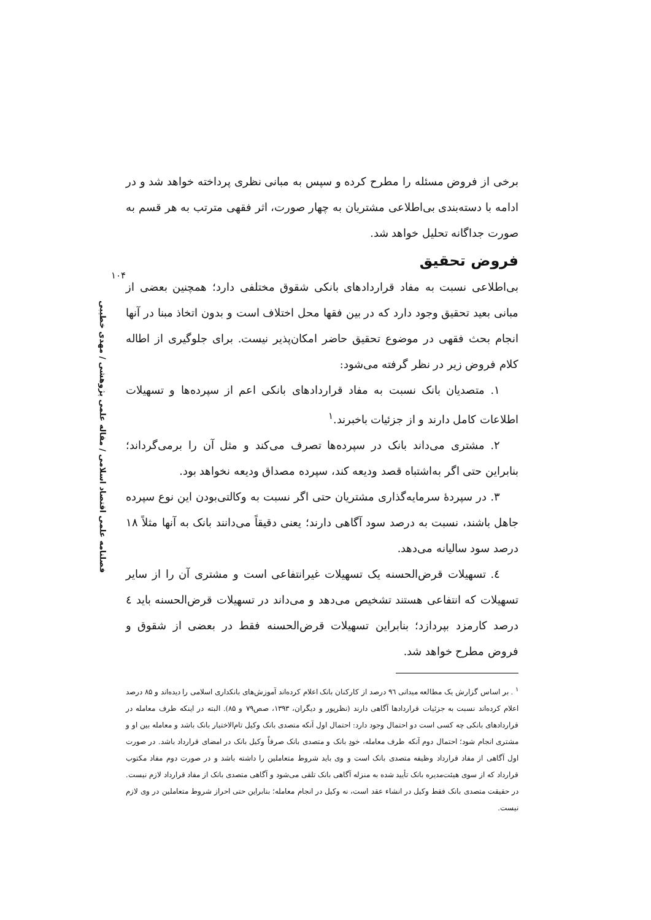۱۰۴
فصلنامه علمی اقتصاد اسلامی / مقاله علمی پژوهشی / مهدی خطیبی
برخی از فروض مسئله را مطرح کرده و سپس به مبانی نظری پرداخته خواهد شد و در ادامه با دسته‌بندی بی‌اطلاعی مشتریان به چهار صورت، اثر فقهی مترتب به هر قسم به صورت جداگانه تحلیل خواهد شد.
فروض تحقیق
بی‌اطلاعی نسبت به مفاد قراردادهای بانکی شقوق مختلفی دارد؛ همچنین بعضی از مبانی بعید تحقیق وجود دارد که در بین فقها محل اختلاف است و بدون اتخاذ مبنا در آنها انجام بحث فقهی در موضوع تحقیق حاضر امکان‌پذیر نیست. برای جلوگیری از اطاله کلام فروض زیر در نظر گرفته می‌شود:
۱. متصدیان بانک نسبت به مفاد قراردادهای بانکی اعم از سپرده‌ها و تسهیلات اطلاعات کامل دارند و از جزئیات باخبرند.<sup>۱</sup>
۲. مشتری می‌داند بانک در سپرده‌ها تصرف می‌کند و مثل آن را برمی‌گرداند؛ بنابراین حتی اگر به‌اشتباه قصد ودیعه کند، سپرده مصداق ودیعه نخواهد بود.
۳. در سپردهٔ سرمایه‌گذاری مشتریان حتی اگر نسبت به وکالتی‌بودن این نوع سپرده جاهل باشند، نسبت به درصد سود آگاهی دارند؛ یعنی دقیقاً می‌دانند بانک به آنها مثلاً ۱۸ درصد سود سالیانه می‌دهد.
٤. تسهیلات قرض‌الحسنه یک تسهیلات غیرانتفاعی است و مشتری آن را از سایر تسهیلات که انتفاعی هستند تشخیص می‌دهد و می‌داند در تسهیلات قرض‌الحسنه باید ٤ درصد کارمزد بپردازد؛ بنابراین تسهیلات قرض‌الحسنه فقط در بعضی از شقوق و فروض مطرح خواهد شد.
<sup>۱</sup> . بر اساس گزارش یک مطالعه میدانی ۹٦ درصد از کارکنان بانک اعلام کرده‌اند آموزش‌های بانکداری اسلامی را دیده‌اند و ۸۵ درصد اعلام کرده‌اند نسبت به جزئیات قراردادها آگاهی دارند (نظرپور و دیگران، ۱۳۹۳، صص۷۹ و ۸۵). البته در اینکه طرف معامله در قراردادهای بانکی چه کسی است دو احتمال وجود دارد: احتمال اول آنکه متصدی بانک وکیل تام‌الاختیار بانک باشد و معامله بین او و مشتری انجام شود؛ احتمال دوم آنکه طرف معامله، خودِ بانک و متصدی بانک صرفاً وکیل بانک در امضای قرارداد باشد. در صورت اول آگاهی از مفاد قرارداد وظیفه متصدی بانک است و وی باید شروط متعاملین را داشته باشد و در صورت دوم مفاد مکتوب قرارداد که از سوی هیئت‌مدیره بانک تأیید شده به منزله آگاهی بانک تلقی می‌شود و آگاهی متصدی بانک از مفاد قرارداد لازم نیست. در حقیقت متصدی بانک فقط وکیل در انشاء عقد است، نه وکیل در انجام معامله؛ بنابراین حتی احراز شروط متعاملین در وی لازم نیست.